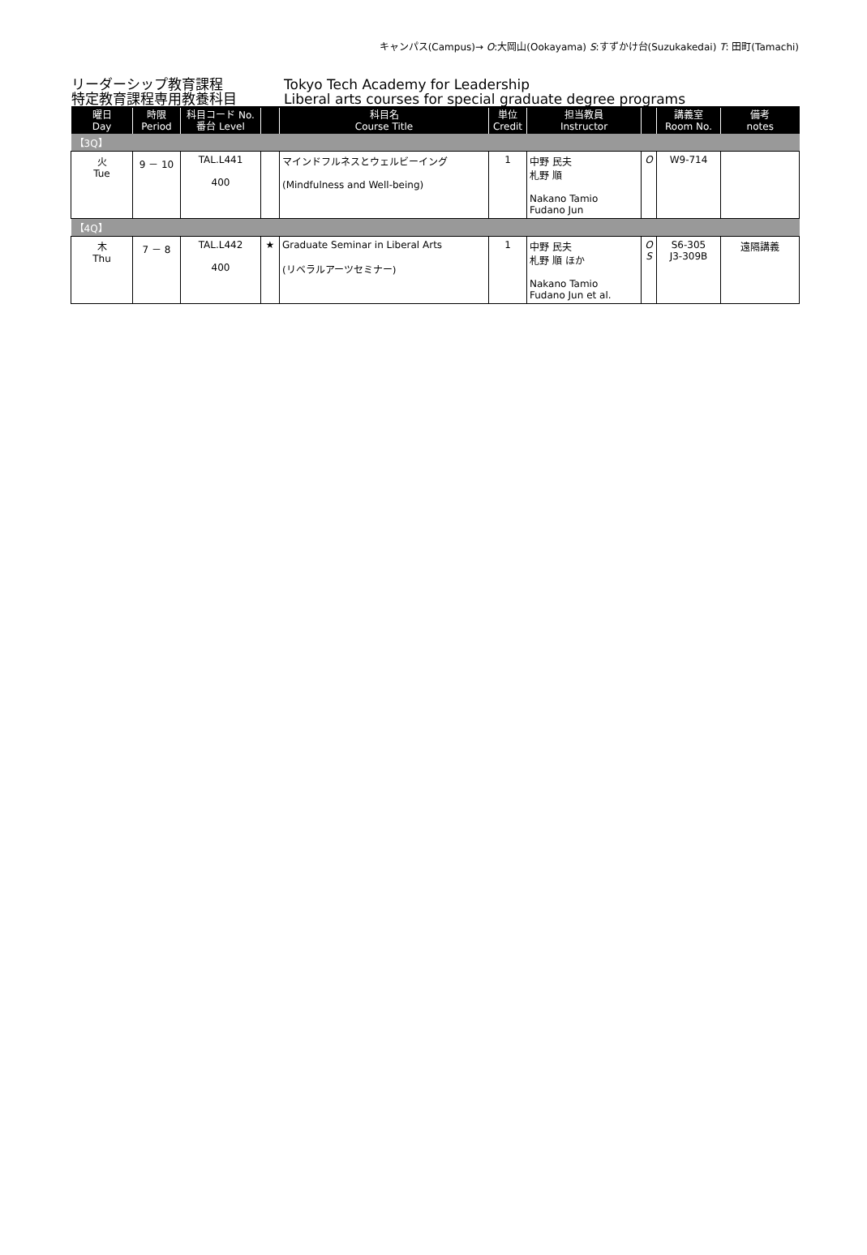キャンパス(Campus)→ O:大岡山(Ookayama) S:すずかけ台(Suzukakedai) T: 田町(Tamachi)
リーダーシップ教育課程
特定教育課程専用教養科目
Tokyo Tech Academy for Leadership
Liberal arts courses for special graduate degree programs
| 曜日 Day | 時限 Period | 科目コード No. 番台 Level | | 科目名 Course Title | 単位 Credit | 担当教員 Instructor | | 講義室 Room No. | 備考 notes |
| --- | --- | --- | --- | --- | --- | --- | --- | --- | --- |
| 【3Q】 | | | | | | | | | |
| 火 Tue | 9 － 10 | TAL.L441 400 | | マインドフルネスとウェルビーイング (Mindfulness and Well-being) | 1 | 中野 民夫 札野 順 Nakano Tamio Fudano Jun | O | W9-714 | |
| 【4Q】 | | | | | | | | | |
| 木 Thu | 7 － 8 | TAL.L442 400 | ★ | Graduate Seminar in Liberal Arts (リベラルアーツセミナー) | 1 | 中野 民夫 札野 順 ほか Nakano Tamio Fudano Jun et al. | O S | S6-305 J3-309B | 遠隔講義 |